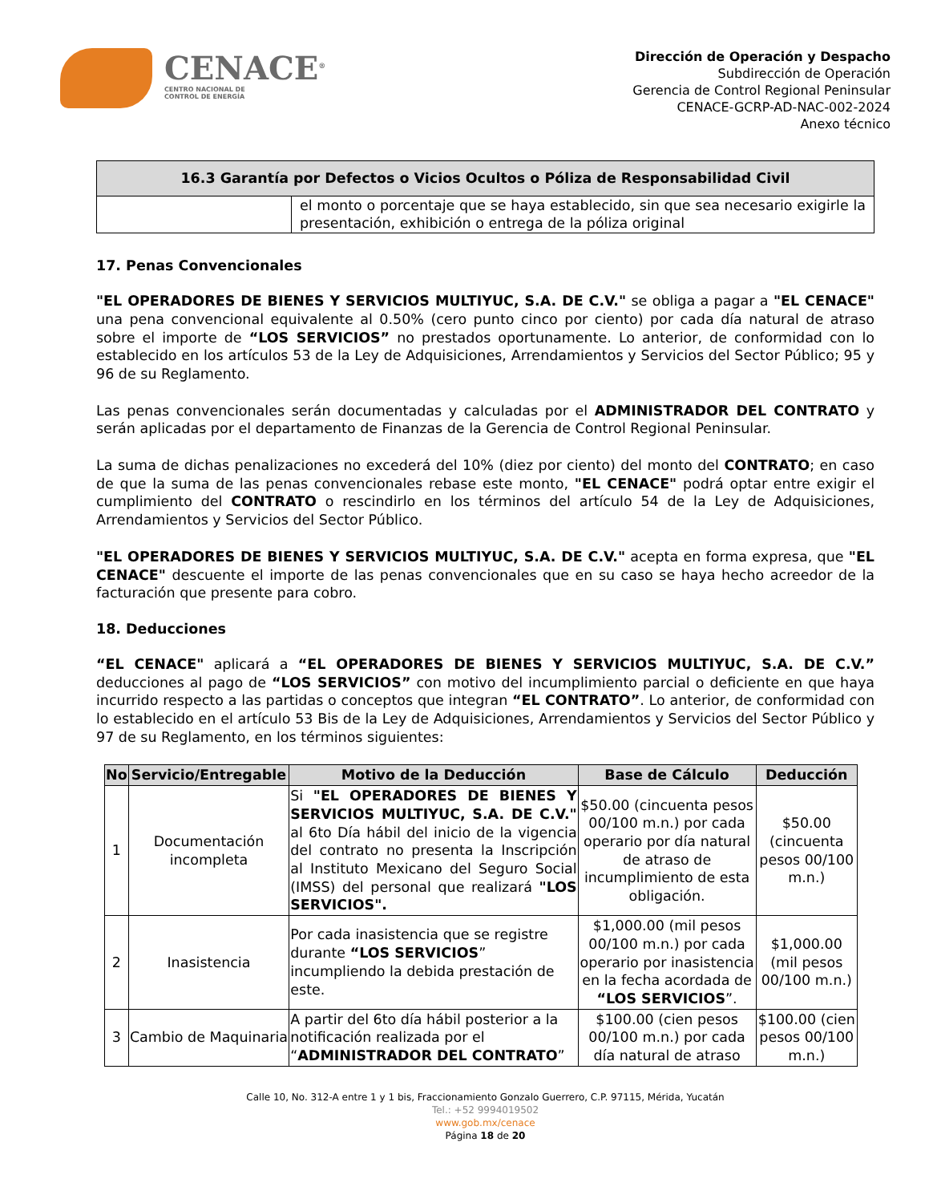CENACE<sup>®</sup>
CENTRO NACIONAL DE
CONTROL DE ENERGÍA
Dirección de Operación y Despacho
Subdirección de Operación
Gerencia de Control Regional Peninsular
CENACE-GCRP-AD-NAC-002-2024
Anexo técnico
| 16.3 Garantía por Defectos o Vicios Ocultos o Póliza de Responsabilidad Civil | |
| --- | --- |
| | el monto o porcentaje que se haya establecido, sin que sea necesario exigirle la presentación, exhibición o entrega de la póliza original |
17. Penas Convencionales
"EL OPERADORES DE BIENES Y SERVICIOS MULTIYUC, S.A. DE C.V." se obliga a pagar a "EL CENACE" una pena convencional equivalente al 0.50% (cero punto cinco por ciento) por cada día natural de atraso sobre el importe de “LOS SERVICIOS” no prestados oportunamente. Lo anterior, de conformidad con lo establecido en los artículos 53 de la Ley de Adquisiciones, Arrendamientos y Servicios del Sector Público; 95 y 96 de su Reglamento.
Las penas convencionales serán documentadas y calculadas por el ADMINISTRADOR DEL CONTRATO y serán aplicadas por el departamento de Finanzas de la Gerencia de Control Regional Peninsular.
La suma de dichas penalizaciones no excederá del 10% (diez por ciento) del monto del CONTRATO; en caso de que la suma de las penas convencionales rebase este monto, "EL CENACE" podrá optar entre exigir el cumplimiento del CONTRATO o rescindirlo en los términos del artículo 54 de la Ley de Adquisiciones, Arrendamientos y Servicios del Sector Público.
"EL OPERADORES DE BIENES Y SERVICIOS MULTIYUC, S.A. DE C.V." acepta en forma expresa, que "EL CENACE" descuente el importe de las penas convencionales que en su caso se haya hecho acreedor de la facturación que presente para cobro.
18. Deducciones
“EL CENACE" aplicará a “EL OPERADORES DE BIENES Y SERVICIOS MULTIYUC, S.A. DE C.V.” deducciones al pago de “LOS SERVICIOS” con motivo del incumplimiento parcial o deficiente en que haya incurrido respecto a las partidas o conceptos que integran “EL CONTRATO”. Lo anterior, de conformidad con lo establecido en el artículo 53 Bis de la Ley de Adquisiciones, Arrendamientos y Servicios del Sector Público y 97 de su Reglamento, en los términos siguientes:
| No | Servicio/Entregable | Motivo de la Deducción | Base de Cálculo | Deducción |
| --- | --- | --- | --- | --- |
| 1 | Documentación incompleta | Si "EL OPERADORES DE BIENES Y SERVICIOS MULTIYUC, S.A. DE C.V." al 6to Día hábil del inicio de la vigencia del contrato no presenta la Inscripción al Instituto Mexicano del Seguro Social (IMSS) del personal que realizará "LOS SERVICIOS". | $50.00 (cincuenta pesos 00/100 m.n.) por cada operario por día natural de atraso de incumplimiento de esta obligación. | $50.00 (cincuenta pesos 00/100 m.n.) |
| 2 | Inasistencia | Por cada inasistencia que se registre durante “LOS SERVICIOS ” incumpliendo la debida prestación de este. | $1,000.00 (mil pesos 00/100 m.n.) por cada operario por inasistencia en la fecha acordada de “LOS SERVICIOS ”. | $1,000.00 (mil pesos 00/100 m.n.) |
| 3 | Cambio de Maquinaria | A partir del 6to día hábil posterior a la notificación realizada por el “ ADMINISTRADOR DEL CONTRATO ” | $100.00 (cien pesos 00/100 m.n.) por cada día natural de atraso | $100.00 (cien pesos 00/100 m.n.) |
Calle 10, No. 312-A entre 1 y 1 bis, Fraccionamiento Gonzalo Guerrero, C.P. 97115, Mérida, Yucatán
Tel.: +52 9994019502
www.gob.mx/cenace
Página 18 de 20